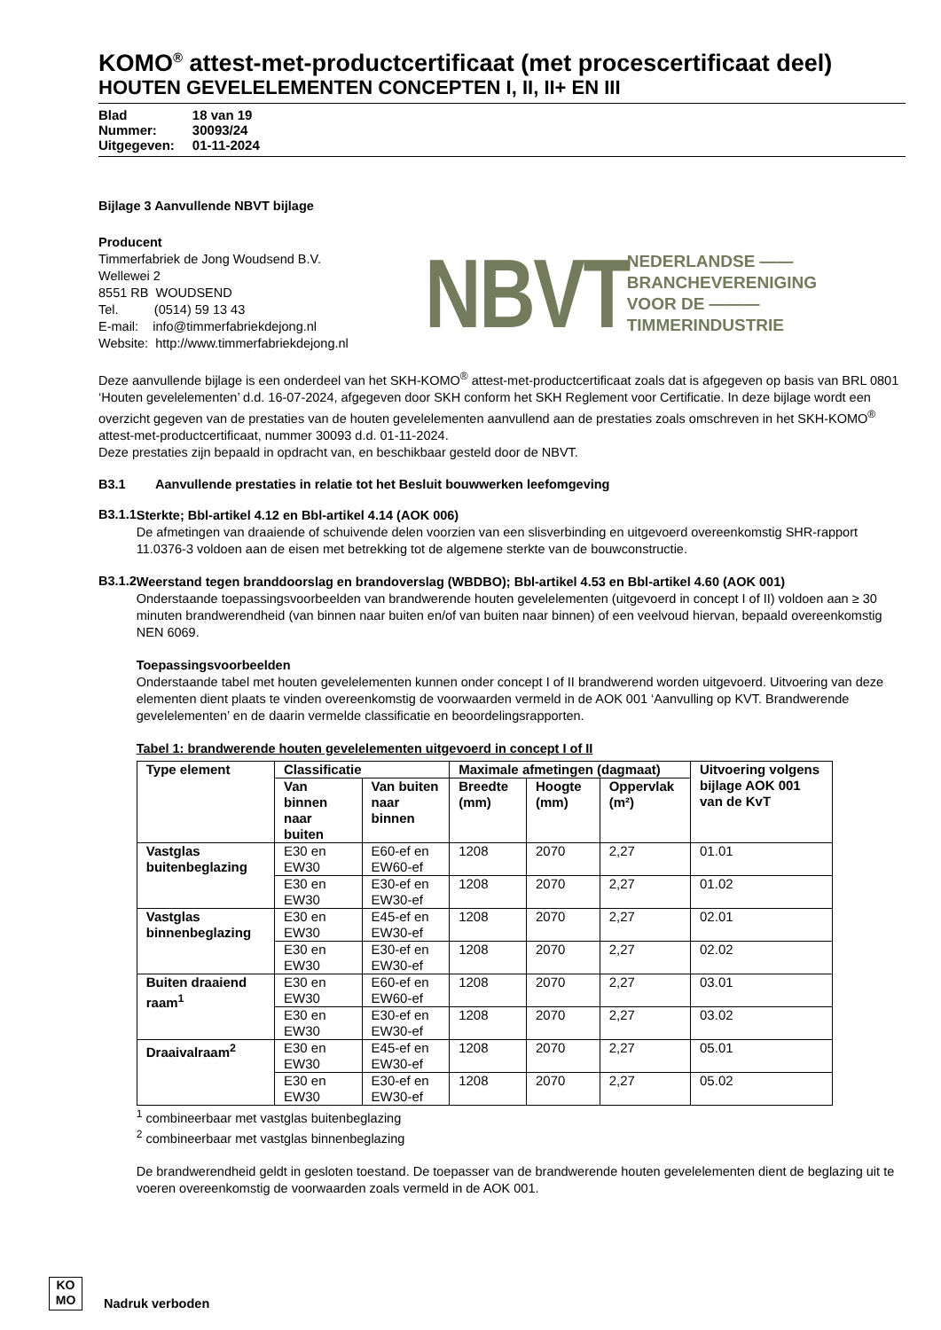KOMO<sup>®</sup> attest-met-productcertificaat (met procescertificaat deel)
HOUTEN GEVELELEMENTEN CONCEPTEN I, II, II+ EN III
| Blad | 18 van 19 |
| Nummer: | 30093/24 |
| Uitgegeven: | 01-11-2024 |
Bijlage 3 Aanvullende NBVT bijlage
Producent
Timmerfabriek de Jong Woudsend B.V.
Wellewei 2
8551 RB WOUDSEND
Tel. (0514) 59 13 43
E-mail: info@timmerfabriekdejong.nl
Website: http://www.timmerfabriekdejong.nl
NBVT
NEDERLANDSE ——
BRANCHEVERENIGING
VOOR DE ———
TIMMERINDUSTRIE
Deze aanvullende bijlage is een onderdeel van het SKH-KOMO<sup>®</sup> attest-met-productcertificaat zoals dat is afgegeven op basis van BRL 0801 ‘Houten gevelelementen’ d.d. 16-07-2024, afgegeven door SKH conform het SKH Reglement voor Certificatie. In deze bijlage wordt een overzicht gegeven van de prestaties van de houten gevelelementen aanvullend aan de prestaties zoals omschreven in het SKH-KOMO<sup>®</sup> attest-met-productcertificaat, nummer 30093 d.d. 01-11-2024.
Deze prestaties zijn bepaald in opdracht van, en beschikbaar gesteld door de NBVT.
B3.1 Aanvullende prestaties in relatie tot het Besluit bouwwerken leefomgeving
B3.1.1
Sterkte; Bbl-artikel 4.12 en Bbl-artikel 4.14 (AOK 006)
De afmetingen van draaiende of schuivende delen voorzien van een slisverbinding en uitgevoerd overeenkomstig SHR-rapport 11.0376-3 voldoen aan de eisen met betrekking tot de algemene sterkte van de bouwconstructie.
B3.1.2
Weerstand tegen branddoorslag en brandoverslag (WBDBO); Bbl-artikel 4.53 en Bbl-artikel 4.60 (AOK 001)
Onderstaande toepassingsvoorbeelden van brandwerende houten gevelelementen (uitgevoerd in concept I of II) voldoen aan ≥ 30 minuten brandwerendheid (van binnen naar buiten en/of van buiten naar binnen) of een veelvoud hiervan, bepaald overeenkomstig NEN 6069.
Toepassingsvoorbeelden
Onderstaande tabel met houten gevelelementen kunnen onder concept I of II brandwerend worden uitgevoerd. Uitvoering van deze elementen dient plaats te vinden overeenkomstig de voorwaarden vermeld in de AOK 001 ‘Aanvulling op KVT. Brandwerende gevelelementen’ en de daarin vermelde classificatie en beoordelingsrapporten.
Tabel 1: brandwerende houten gevelelementen uitgevoerd in concept I of II
| Type element | Classificatie | | Maximale afmetingen (dagmaat) | | | Uitvoering volgens bijlage AOK 001 van de KvT |
| --- | --- | --- | --- | --- | --- | --- |
| | Van binnen naar buiten | Van buiten naar binnen | Breedte (mm) | Hoogte (mm) | Oppervlak (m²) | |
| Vastglas buitenbeglazing | E30 en EW30 | E60-ef en EW60-ef | 1208 | 2070 | 2,27 | 01.01 |
| | E30 en EW30 | E30-ef en EW30-ef | 1208 | 2070 | 2,27 | 01.02 |
| Vastglas binnenbeglazing | E30 en EW30 | E45-ef en EW30-ef | 1208 | 2070 | 2,27 | 02.01 |
| | E30 en EW30 | E30-ef en EW30-ef | 1208 | 2070 | 2,27 | 02.02 |
| Buiten draaiend raam<sup>1</sup> | E30 en EW30 | E60-ef en EW60-ef | 1208 | 2070 | 2,27 | 03.01 |
| | E30 en EW30 | E30-ef en EW30-ef | 1208 | 2070 | 2,27 | 03.02 |
| Draaivalraam<sup>2</sup> | E30 en EW30 | E45-ef en EW30-ef | 1208 | 2070 | 2,27 | 05.01 |
| | E30 en EW30 | E30-ef en EW30-ef | 1208 | 2070 | 2,27 | 05.02 |
<sup>1</sup> combineerbaar met vastglas buitenbeglazing
<sup>2</sup> combineerbaar met vastglas binnenbeglazing
De brandwerendheid geldt in gesloten toestand. De toepasser van de brandwerende houten gevelelementen dient de beglazing uit te voeren overeenkomstig de voorwaarden zoals vermeld in de AOK 001.
KO
MO
Nadruk verboden